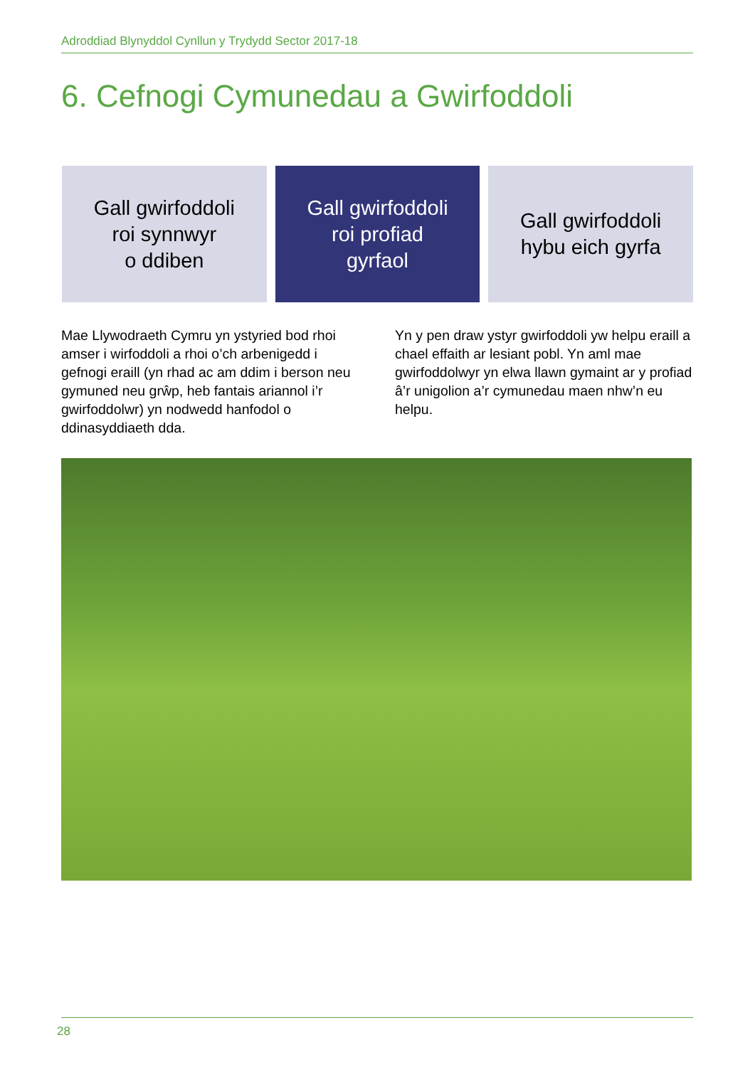Adroddiad Blynyddol Cynllun y Trydydd Sector 2017-18
6. Cefnogi Cymunedau a Gwirfoddoli
Gall gwirfoddoli
roi synnwyr
o ddiben
Gall gwirfoddoli
roi profiad
gyrfaol
Gall gwirfoddoli
hybu eich gyrfa
Mae Llywodraeth Cymru yn ystyried bod rhoi amser i wirfoddoli a rhoi o’ch arbenigedd i gefnogi eraill (yn rhad ac am ddim i berson neu gymuned neu grŵp, heb fantais ariannol i’r gwirfoddolwr) yn nodwedd hanfodol o ddinasyddiaeth dda.
Yn y pen draw ystyr gwirfoddoli yw helpu eraill a chael effaith ar lesiant pobl. Yn aml mae gwirfoddolwyr yn elwa llawn gymaint ar y profiad â’r unigolion a’r cymunedau maen nhw’n eu helpu.
28